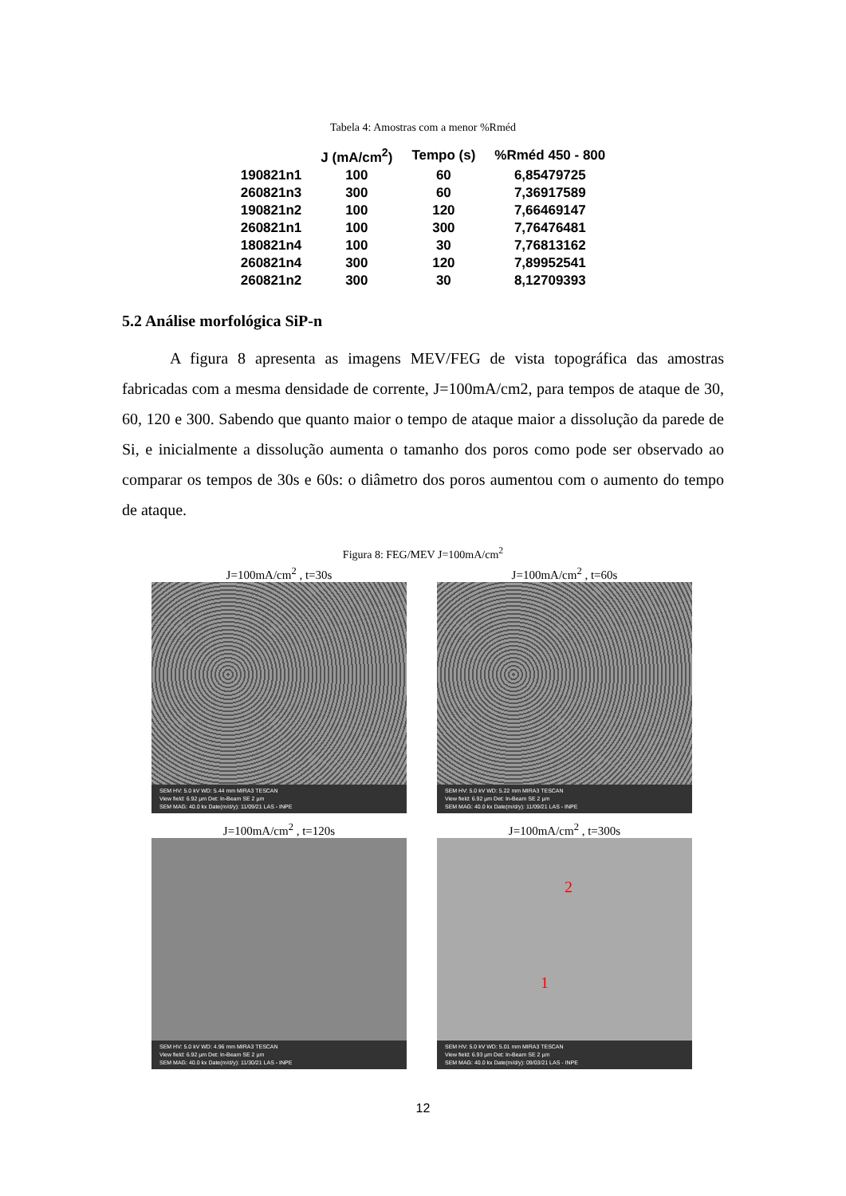Tabela 4: Amostras com a menor %Rméd
| | J (mA/cm<sup>2</sup>) | Tempo (s) | %Rméd 450 - 800 |
| --- | --- | --- | --- |
| 190821n1 | 100 | 60 | 6,85479725 |
| 260821n3 | 300 | 60 | 7,36917589 |
| 190821n2 | 100 | 120 | 7,66469147 |
| 260821n1 | 100 | 300 | 7,76476481 |
| 180821n4 | 100 | 30 | 7,76813162 |
| 260821n4 | 300 | 120 | 7,89952541 |
| 260821n2 | 300 | 30 | 8,12709393 |
5.2 Análise morfológica SiP-n
A figura 8 apresenta as imagens MEV/FEG de vista topográfica das amostras fabricadas com a mesma densidade de corrente, J=100mA/cm2, para tempos de ataque de 30, 60, 120 e 300. Sabendo que quanto maior o tempo de ataque maior a dissolução da parede de Si, e inicialmente a dissolução aumenta o tamanho dos poros como pode ser observado ao comparar os tempos de 30s e 60s: o diâmetro dos poros aumentou com o aumento do tempo de ataque.
Figura 8: FEG/MEV J=100mA/cm<sup>2</sup>
J=100mA/cm<sup>2</sup> , t=30s
SEM HV: 5.0 kV WD: 5.44 mm MIRA3 TESCAN
View field: 6.92 µm Det: In-Beam SE 2 µm
SEM MAG: 40.0 kx Date(m/d/y): 11/09/21 LAS - INPE
J=100mA/cm<sup>2</sup> , t=60s
SEM HV: 5.0 kV WD: 5.22 mm MIRA3 TESCAN
View field: 6.92 µm Det: In-Beam SE 2 µm
SEM MAG: 40.0 kx Date(m/d/y): 11/09/21 LAS - INPE
J=100mA/cm<sup>2</sup> , t=120s
SEM HV: 5.0 kV WD: 4.96 mm MIRA3 TESCAN
View field: 6.92 µm Det: In-Beam SE 2 µm
SEM MAG: 40.0 kx Date(m/d/y): 11/30/21 LAS - INPE
J=100mA/cm<sup>2</sup> , t=300s
2
1
SEM HV: 5.0 kV WD: 5.01 mm MIRA3 TESCAN
View field: 6.93 µm Det: In-Beam SE 2 µm
SEM MAG: 40.0 kx Date(m/d/y): 09/03/21 LAS - INPE
12